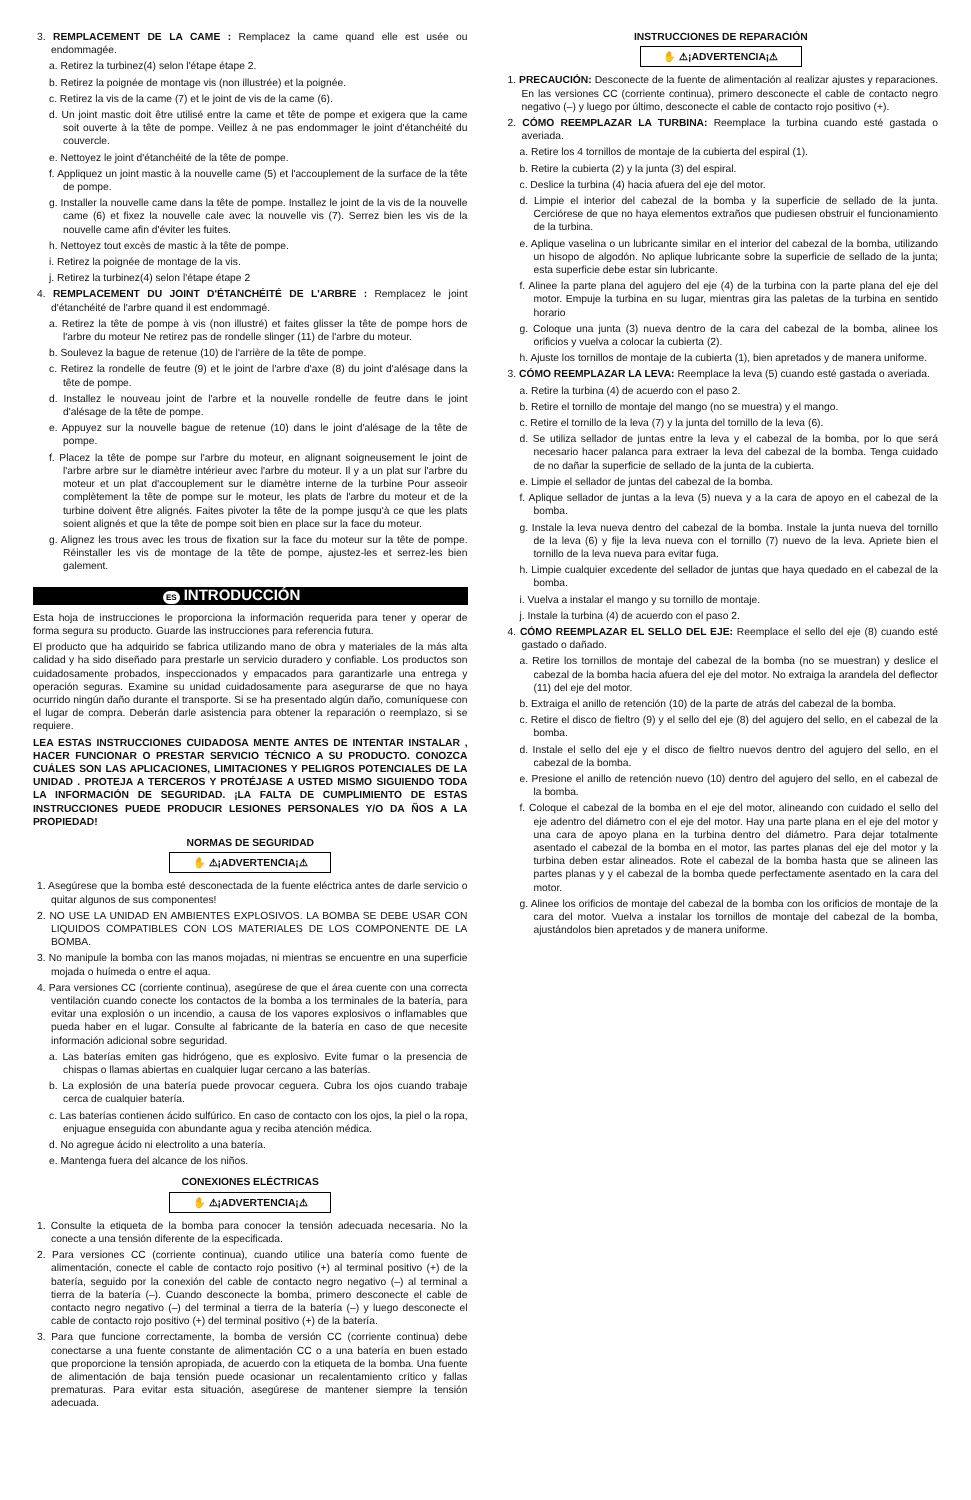3. REMPLACEMENT DE LA CAME : Remplacez la came quand elle est usée ou endommagée.
a. Retirez la turbinez(4) selon l'étape étape 2.
b. Retirez la poignée de montage vis (non illustrée) et la poignée.
c. Retirez la vis de la came (7) et le joint de vis de la came (6).
d. Un joint mastic doit être utilisé entre la came et tête de pompe et exigera que la came soit ouverte à la tête de pompe. Veillez à ne pas endommager le joint d'étanchéité du couvercle.
e. Nettoyez le joint d'étanchéité de la tête de pompe.
f. Appliquez un joint mastic à la nouvelle came (5) et l'accouplement de la surface de la tête de pompe.
g. Installer la nouvelle came dans la tête de pompe. Installez le joint de la vis de la nouvelle came (6) et fixez la nouvelle cale avec la nouvelle vis (7). Serrez bien les vis de la nouvelle came afin d'éviter les fuites.
h. Nettoyez tout excès de mastic à la tête de pompe.
i. Retirez la poignée de montage de la vis.
j. Retirez la turbinez(4) selon l'étape étape 2
4. REMPLACEMENT DU JOINT D'ÉTANCHÉITÉ DE L'ARBRE : Remplacez le joint d'étanchéité de l'arbre quand il est endommagé.
a. Retirez la tête de pompe à vis (non illustré) et faites glisser la tête de pompe hors de l'arbre du moteur Ne retirez pas de rondelle slinger (11) de l'arbre du moteur.
b. Soulevez la bague de retenue (10) de l'arrière de la tête de pompe.
c. Retirez la rondelle de feutre (9) et le joint de l'arbre d'axe (8) du joint d'alésage dans la tête de pompe.
d. Installez le nouveau joint de l'arbre et la nouvelle rondelle de feutre dans le joint d'alésage de la tête de pompe.
e. Appuyez sur la nouvelle bague de retenue (10) dans le joint d'alésage de la tête de pompe.
f. Placez la tête de pompe sur l'arbre du moteur, en alignant soigneusement le joint de l'arbre arbre sur le diamètre intérieur avec l'arbre du moteur. Il y a un plat sur l'arbre du moteur et un plat d'accouplement sur le diamètre interne de la turbine Pour asseoir complètement la tête de pompe sur le moteur, les plats de l'arbre du moteur et de la turbine doivent être alignés. Faites pivoter la tête de la pompe jusqu'à ce que les plats soient alignés et que la tête de pompe soit bien en place sur la face du moteur.
g. Alignez les trous avec les trous de fixation sur la face du moteur sur la tête de pompe. Réinstaller les vis de montage de la tête de pompe, ajustez-les et serrez-les bien galement.
ES INTRODUCCIÓN
Esta hoja de instrucciones le proporciona la información requerida para tener y operar de forma segura su producto. Guarde las instrucciones para referencia futura.
El producto que ha adquirido se fabrica utilizando mano de obra y materiales de la más alta calidad y ha sido diseñado para prestarle un servicio duradero y confiable. Los productos son cuidadosamente probados, inspeccionados y empacados para garantizarle una entrega y operación seguras. Examine su unidad cuidadosamente para asegurarse de que no haya ocurrido ningún daño durante el transporte. Si se ha presentado algún daño, comuníquese con el lugar de compra. Deberán darle asistencia para obtener la reparación o reemplazo, si se requiere.
LEA ESTAS INSTRUCCIONES CUIDADOSA MENTE ANTES DE INTENTAR INSTALAR , HACER FUNCIONAR O PRESTAR SERVICIO TÉCNICO A SU PRODUCTO. CONOZCA CUÁLES SON LAS APLICACIONES, LIMITACIONES Y PELIGROS POTENCIALES DE LA UNIDAD . PROTEJA A TERCEROS Y PROTÉJASE A USTED MISMO SIGUIENDO TODA LA INFORMACIÓN DE SEGURIDAD. ¡LA FALTA DE CUMPLIMIENTO DE ESTAS INSTRUCCIONES PUEDE PRODUCIR LESIONES PERSONALES Y/O DA ÑOS A LA PROPIEDAD!
NORMAS DE SEGURIDAD
✋ ⚠¡ADVERTENCIA¡⚠
1. Asegúrese que la bomba esté desconectada de la fuente eléctrica antes de darle servicio o quitar algunos de sus componentes!
2. NO USE LA UNIDAD EN AMBIENTES EXPLOSIVOS. LA BOMBA SE DEBE USAR CON LIQUIDOS COMPATIBLES CON LOS MATERIALES DE LOS COMPONENTE DE LA BOMBA.
3. No manipule la bomba con las manos mojadas, ni mientras se encuentre en una superficie mojada o huímeda o entre el aqua.
4. Para versiones CC (corriente continua), asegúrese de que el área cuente con una correcta ventilación cuando conecte los contactos de la bomba a los terminales de la batería, para evitar una explosión o un incendio, a causa de los vapores explosivos o inflamables que pueda haber en el lugar. Consulte al fabricante de la batería en caso de que necesite información adicional sobre seguridad.
a. Las baterías emiten gas hidrógeno, que es explosivo. Evite fumar o la presencia de chispas o llamas abiertas en cualquier lugar cercano a las baterías.
b. La explosión de una batería puede provocar ceguera. Cubra los ojos cuando trabaje cerca de cualquier batería.
c. Las baterías contienen ácido sulfúrico. En caso de contacto con los ojos, la piel o la ropa, enjuague enseguida con abundante agua y reciba atención médica.
d. No agregue ácido ni electrolito a una batería.
e. Mantenga fuera del alcance de los niños.
CONEXIONES ELÉCTRICAS
✋ ⚠¡ADVERTENCIA¡⚠
1. Consulte la etiqueta de la bomba para conocer la tensión adecuada necesaria. No la conecte a una tensión diferente de la especificada.
2. Para versiones CC (corriente continua), cuando utilice una batería como fuente de alimentación, conecte el cable de contacto rojo positivo (+) al terminal positivo (+) de la batería, seguido por la conexión del cable de contacto negro negativo (–) al terminal a tierra de la batería (–). Cuando desconecte la bomba, primero desconecte el cable de contacto negro negativo (–) del terminal a tierra de la batería (–) y luego desconecte el cable de contacto rojo positivo (+) del terminal positivo (+) de la batería.
3. Para que funcione correctamente, la bomba de versión CC (corriente continua) debe conectarse a una fuente constante de alimentación CC o a una batería en buen estado que proporcione la tensión apropiada, de acuerdo con la etiqueta de la bomba. Una fuente de alimentación de baja tensión puede ocasionar un recalentamiento crítico y fallas prematuras. Para evitar esta situación, asegúrese de mantener siempre la tensión adecuada.
INSTRUCCIONES DE REPARACIÓN
✋ ⚠¡ADVERTENCIA¡⚠
1. PRECAUCIÓN: Desconecte de la fuente de alimentación al realizar ajustes y reparaciones. En las versiones CC (corriente continua), primero desconecte el cable de contacto negro negativo (–) y luego por último, desconecte el cable de contacto rojo positivo (+).
2. CÓMO REEMPLAZAR LA TURBINA: Reemplace la turbina cuando esté gastada o averiada.
a. Retire los 4 tornillos de montaje de la cubierta del espiral (1).
b. Retire la cubierta (2) y la junta (3) del espiral.
c. Deslice la turbina (4) hacia afuera del eje del motor.
d. Limpie el interior del cabezal de la bomba y la superficie de sellado de la junta. Cerciórese de que no haya elementos extraños que pudiesen obstruir el funcionamiento de la turbina.
e. Aplique vaselina o un lubricante similar en el interior del cabezal de la bomba, utilizando un hisopo de algodón. No aplique lubricante sobre la superficie de sellado de la junta; esta superficie debe estar sin lubricante.
f. Alinee la parte plana del agujero del eje (4) de la turbina con la parte plana del eje del motor. Empuje la turbina en su lugar, mientras gira las paletas de la turbina en sentido horario
g. Coloque una junta (3) nueva dentro de la cara del cabezal de la bomba, alinee los orificios y vuelva a colocar la cubierta (2).
h. Ajuste los tornillos de montaje de la cubierta (1), bien apretados y de manera uniforme.
3. CÓMO REEMPLAZAR LA LEVA: Reemplace la leva (5) cuando esté gastada o averiada.
a. Retire la turbina (4) de acuerdo con el paso 2.
b. Retire el tornillo de montaje del mango (no se muestra) y el mango.
c. Retire el tornillo de la leva (7) y la junta del tornillo de la leva (6).
d. Se utiliza sellador de juntas entre la leva y el cabezal de la bomba, por lo que será necesario hacer palanca para extraer la leva del cabezal de la bomba. Tenga cuidado de no dañar la superficie de sellado de la junta de la cubierta.
e. Limpie el sellador de juntas del cabezal de la bomba.
f. Aplique sellador de juntas a la leva (5) nueva y a la cara de apoyo en el cabezal de la bomba.
g. Instale la leva nueva dentro del cabezal de la bomba. Instale la junta nueva del tornillo de la leva (6) y fije la leva nueva con el tornillo (7) nuevo de la leva. Apriete bien el tornillo de la leva nueva para evitar fuga.
h. Limpie cualquier excedente del sellador de juntas que haya quedado en el cabezal de la bomba.
i. Vuelva a instalar el mango y su tornillo de montaje.
j. Instale la turbina (4) de acuerdo con el paso 2.
4. CÓMO REEMPLAZAR EL SELLO DEL EJE: Reemplace el sello del eje (8) cuando esté gastado o dañado.
a. Retire los tornillos de montaje del cabezal de la bomba (no se muestran) y deslice el cabezal de la bomba hacia afuera del eje del motor. No extraiga la arandela del deflector (11) del eje del motor.
b. Extraiga el anillo de retención (10) de la parte de atrás del cabezal de la bomba.
c. Retire el disco de fieltro (9) y el sello del eje (8) del agujero del sello, en el cabezal de la bomba.
d. Instale el sello del eje y el disco de fieltro nuevos dentro del agujero del sello, en el cabezal de la bomba.
e. Presione el anillo de retención nuevo (10) dentro del agujero del sello, en el cabezal de la bomba.
f. Coloque el cabezal de la bomba en el eje del motor, alineando con cuidado el sello del eje adentro del diámetro con el eje del motor. Hay una parte plana en el eje del motor y una cara de apoyo plana en la turbina dentro del diámetro. Para dejar totalmente asentado el cabezal de la bomba en el motor, las partes planas del eje del motor y la turbina deben estar alineados. Rote el cabezal de la bomba hasta que se alineen las partes planas y y el cabezal de la bomba quede perfectamente asentado en la cara del motor.
g. Alinee los orificios de montaje del cabezal de la bomba con los orificios de montaje de la cara del motor. Vuelva a instalar los tornillos de montaje del cabezal de la bomba, ajustándolos bien apretados y de manera uniforme.